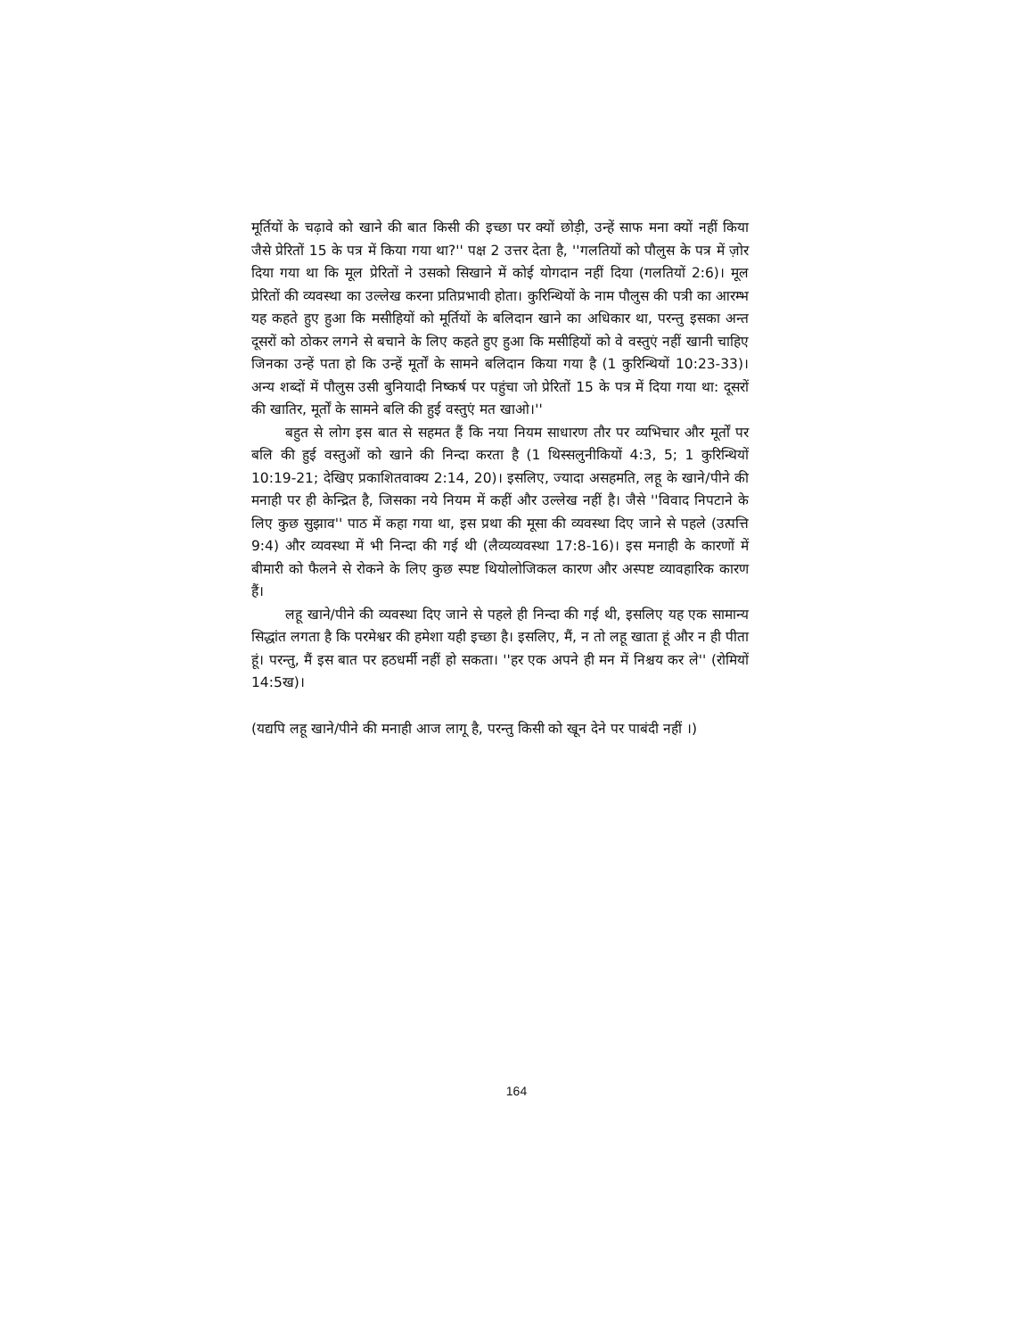मूर्तियों के चढ़ावे को खाने की बात किसी की इच्छा पर क्यों छोड़ी, उन्हें साफ मना क्यों नहीं किया जैसे प्रेरितों 15 के पत्र में किया गया था?'' पक्ष 2 उत्तर देता है, ''गलतियों को पौलुस के पत्र में ज़ोर दिया गया था कि मूल प्रेरितों ने उसको सिखाने में कोई योगदान नहीं दिया (गलतियों 2:6)। मूल प्रेरितों की व्यवस्था का उल्लेख करना प्रतिप्रभावी होता। कुरिन्थियों के नाम पौलुस की पत्री का आरम्भ यह कहते हुए हुआ कि मसीहियों को मूर्तियों के बलिदान खाने का अधिकार था, परन्तु इसका अन्त दूसरों को ठोकर लगने से बचाने के लिए कहते हुए हुआ कि मसीहियों को वे वस्तुएं नहीं खानी चाहिए जिनका उन्हें पता हो कि उन्हें मूर्तों के सामने बलिदान किया गया है (1 कुरिन्थियों 10:23-33)। अन्य शब्दों में पौलुस उसी बुनियादी निष्कर्ष पर पहुंचा जो प्रेरितों 15 के पत्र में दिया गया था: दूसरों की खातिर, मूर्तों के सामने बलि की हुई वस्तुएं मत खाओ।''
बहुत से लोग इस बात से सहमत हैं कि नया नियम साधारण तौर पर व्यभिचार और मूर्तों पर बलि की हुई वस्तुओं को खाने की निन्दा करता है (1 थिस्सलुनीकियों 4:3, 5; 1 कुरिन्थियों 10:19-21; देखिए प्रकाशितवाक्य 2:14, 20)। इसलिए, ज्यादा असहमति, लहू के खाने/पीने की मनाही पर ही केन्द्रित है, जिसका नये नियम में कहीं और उल्लेख नहीं है। जैसे ''विवाद निपटाने के लिए कुछ सुझाव'' पाठ में कहा गया था, इस प्रथा की मूसा की व्यवस्था दिए जाने से पहले (उत्पत्ति 9:4) और व्यवस्था में भी निन्दा की गई थी (लैव्यव्यवस्था 17:8-16)। इस मनाही के कारणों में बीमारी को फैलने से रोकने के लिए कुछ स्पष्ट थियोलोजिकल कारण और अस्पष्ट व्यावहारिक कारण हैं।
लहू खाने/पीने की व्यवस्था दिए जाने से पहले ही निन्दा की गई थी, इसलिए यह एक सामान्य सिद्धांत लगता है कि परमेश्वर की हमेशा यही इच्छा है। इसलिए, मैं, न तो लहू खाता हूं और न ही पीता हूं। परन्तु, मैं इस बात पर हठधर्मी नहीं हो सकता। ''हर एक अपने ही मन में निश्चय कर ले'' (रोमियों 14:5ख)।
(यद्यपि लहू खाने/पीने की मनाही आज लागू है, परन्तु किसी को खून देने पर पाबंदी नहीं ।)
164